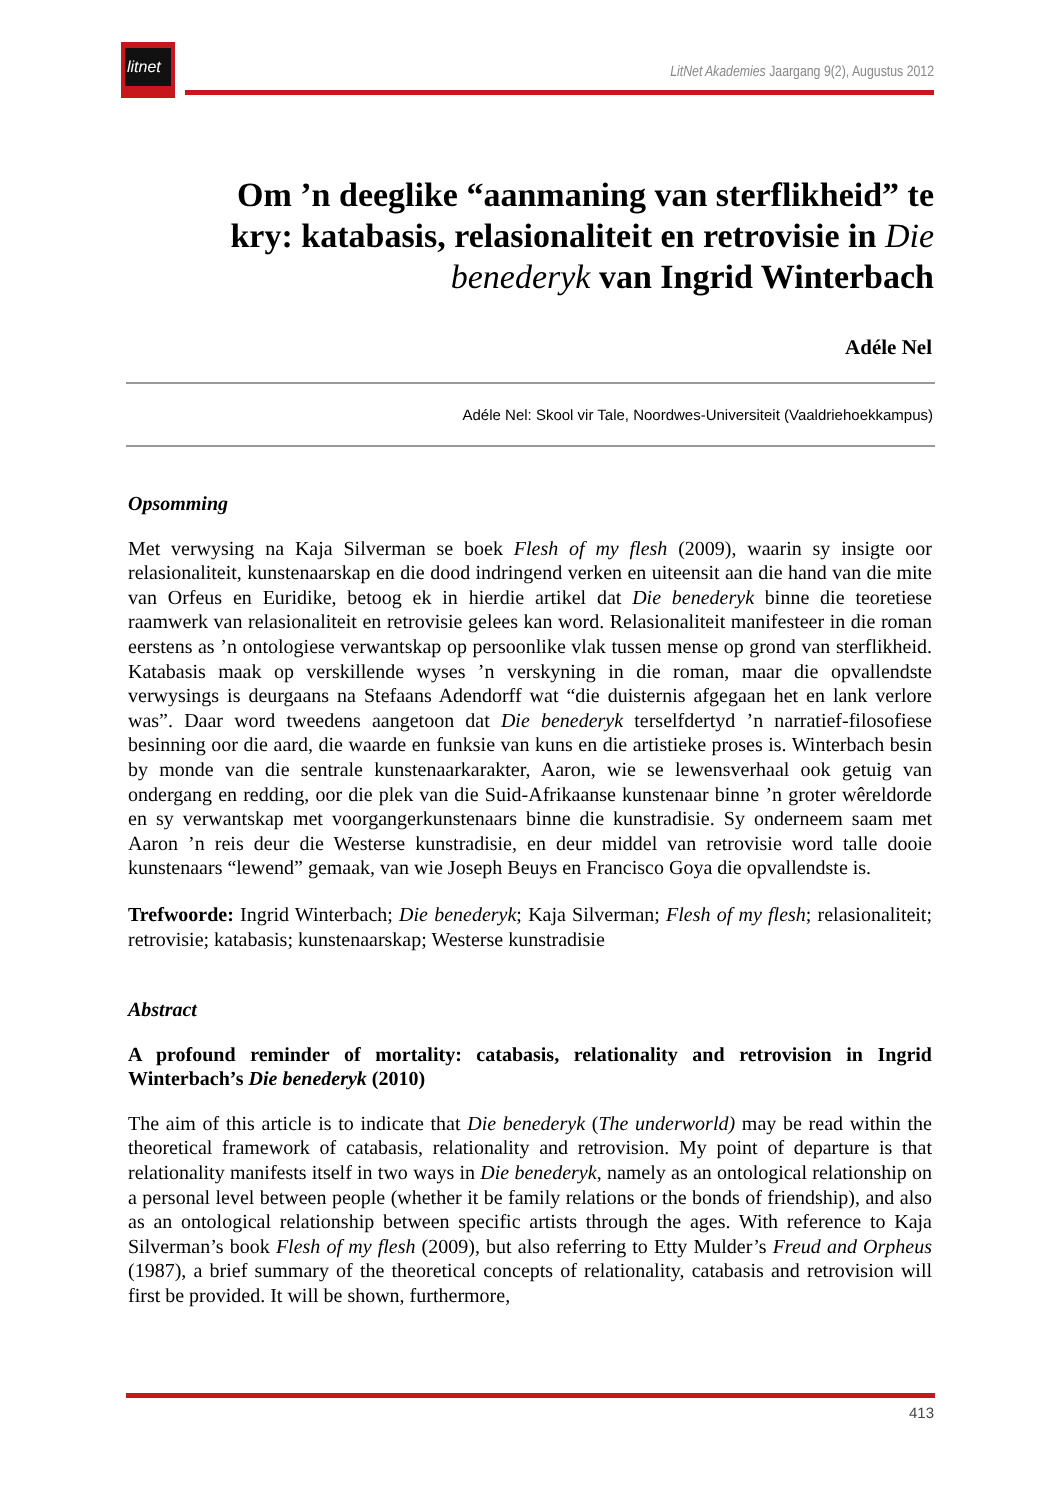litnet
LitNet Akademies Jaargang 9(2), Augustus 2012
Om ’n deeglike “aanmaning van sterflikheid” te kry: katabasis, relasionaliteit en retrovisie in Die benederyk van Ingrid Winterbach
Adéle Nel
Adéle Nel: Skool vir Tale, Noordwes-Universiteit (Vaaldriehoekkampus)
Opsomming
Met verwysing na Kaja Silverman se boek Flesh of my flesh (2009), waarin sy insigte oor relasionaliteit, kunstenaarskap en die dood indringend verken en uiteensit aan die hand van die mite van Orfeus en Euridike, betoog ek in hierdie artikel dat Die benederyk binne die teoretiese raamwerk van relasionaliteit en retrovisie gelees kan word. Relasionaliteit manifesteer in die roman eerstens as ’n ontologiese verwantskap op persoonlike vlak tussen mense op grond van sterflikheid. Katabasis maak op verskillende wyses ’n verskyning in die roman, maar die opvallendste verwysings is deurgaans na Stefaans Adendorff wat “die duisternis afgegaan het en lank verlore was”. Daar word tweedens aangetoon dat Die benederyk terselfdertyd ’n narratief-filosofiese besinning oor die aard, die waarde en funksie van kuns en die artistieke proses is. Winterbach besin by monde van die sentrale kunstenaarkarakter, Aaron, wie se lewensverhaal ook getuig van ondergang en redding, oor die plek van die Suid-Afrikaanse kunstenaar binne ’n groter wêreldorde en sy verwantskap met voorgangerkunstenaars binne die kunstradisie. Sy onderneem saam met Aaron ’n reis deur die Westerse kunstradisie, en deur middel van retrovisie word talle dooie kunstenaars “lewend” gemaak, van wie Joseph Beuys en Francisco Goya die opvallendste is.
Trefwoorde: Ingrid Winterbach; Die benederyk; Kaja Silverman; Flesh of my flesh; relasionaliteit; retrovisie; katabasis; kunstenaarskap; Westerse kunstradisie
Abstract
A profound reminder of mortality: catabasis, relationality and retrovision in Ingrid Winterbach’s Die benederyk (2010)
The aim of this article is to indicate that Die benederyk (The underworld) may be read within the theoretical framework of catabasis, relationality and retrovision. My point of departure is that relationality manifests itself in two ways in Die benederyk, namely as an ontological relationship on a personal level between people (whether it be family relations or the bonds of friendship), and also as an ontological relationship between specific artists through the ages. With reference to Kaja Silverman’s book Flesh of my flesh (2009), but also referring to Etty Mulder’s Freud and Orpheus (1987), a brief summary of the theoretical concepts of relationality, catabasis and retrovision will first be provided. It will be shown, furthermore,
413